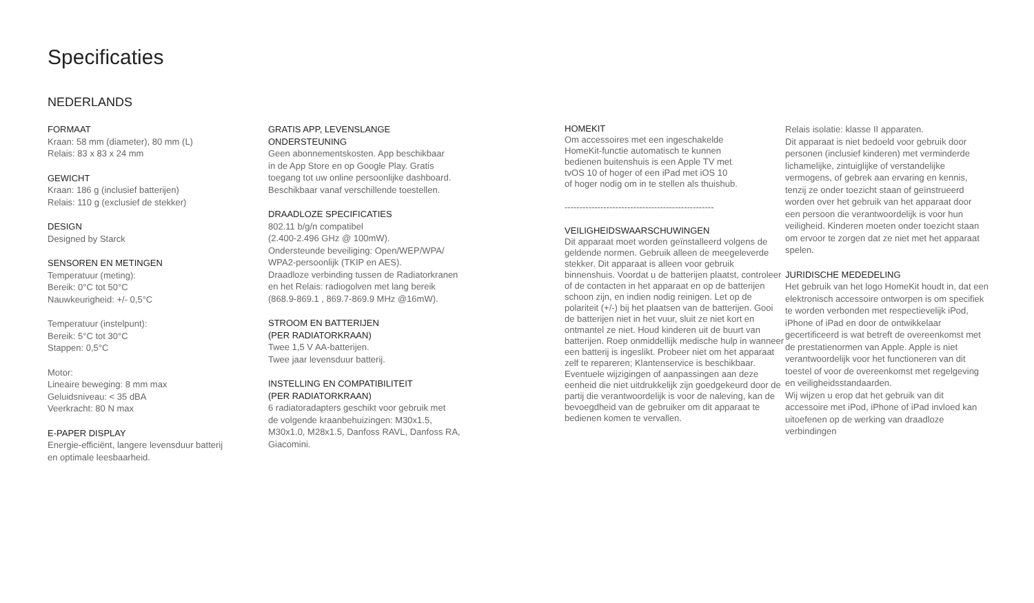Specificaties
NEDERLANDS
FORMAAT
Kraan: 58 mm (diameter), 80 mm (L)
Relais: 83 x 83 x 24 mm
GEWICHT
Kraan: 186 g (inclusief batterijen)
Relais: 110 g (exclusief de stekker)
DESIGN
Designed by Starck
SENSOREN EN METINGEN
Temperatuur (meting):
Bereik: 0°C tot 50°C
Nauwkeurigheid: +/- 0,5°C
Temperatuur (instelpunt):
Bereik: 5°C tot 30°C
Stappen: 0,5°C
Motor:
Lineaire beweging: 8 mm max
Geluidsniveau: < 35 dBA
Veerkracht: 80 N max
E-PAPER DISPLAY
Energie-efficiënt, langere levensduur batterij
en optimale leesbaarheid.
GRATIS APP, LEVENSLANGE
ONDERSTEUNING
Geen abonnementskosten. App beschikbaar
in de App Store en op Google Play. Gratis
toegang tot uw online persoonlijke dashboard.
Beschikbaar vanaf verschillende toestellen.
DRAADLOZE SPECIFICATIES
802.11 b/g/n compatibel
(2.400-2.496 GHz @ 100mW).
Ondersteunde beveiliging: Open/WEP/WPA/
WPA2-persoonlijk (TKIP en AES).
Draadloze verbinding tussen de Radiatorkranen
en het Relais: radiogolven met lang bereik
(868.9-869.1 , 869.7-869.9 MHz @16mW).
STROOM EN BATTERIJEN
(PER RADIATORKRAAN)
Twee 1,5 V AA-batterijen.
Twee jaar levensduur batterij.
INSTELLING EN COMPATIBILITEIT
(PER RADIATORKRAAN)
6 radiatoradapters geschikt voor gebruik met
de volgende kraanbehuizingen: M30x1.5,
M30x1.0, M28x1.5, Danfoss RAVL, Danfoss RA,
Giacomini.
HOMEKIT
Om accessoires met een ingeschakelde
HomeKit-functie automatisch te kunnen
bedienen buitenshuis is een Apple TV met
tvOS 10 of hoger of een iPad met iOS 10
of hoger nodig om in te stellen als thuishub.
--------------------------------------------------
VEILIGHEIDSWAARSCHUWINGEN
Dit apparaat moet worden geïnstalleerd volgens de geldende normen. Gebruik alleen de meegeleverde stekker. Dit apparaat is alleen voor gebruik binnenshuis. Voordat u de batterijen plaatst, controleer of de contacten in het apparaat en op de batterijen schoon zijn, en indien nodig reinigen. Let op de polariteit (+/-) bij het plaatsen van de batterijen. Gooi de batterijen niet in het vuur, sluit ze niet kort en ontmantel ze niet. Houd kinderen uit de buurt van batterijen. Roep onmiddellijk medische hulp in wanneer een batterij is ingeslikt. Probeer niet om het apparaat zelf te repareren; Klantenservice is beschikbaar. Eventuele wijzigingen of aanpassingen aan deze eenheid die niet uitdrukkelijk zijn goedgekeurd door de partij die verantwoordelijk is voor de naleving, kan de bevoegdheid van de gebruiker om dit apparaat te bedienen komen te vervallen.
Relais isolatie: klasse II apparaten.
Dit apparaat is niet bedoeld voor gebruik door personen (inclusief kinderen) met verminderde lichamelijke, zintuiglijke of verstandelijke vermogens, of gebrek aan ervaring en kennis, tenzij ze onder toezicht staan of geïnstrueerd worden over het gebruik van het apparaat door een persoon die verantwoordelijk is voor hun veiligheid. Kinderen moeten onder toezicht staan om ervoor te zorgen dat ze niet met het apparaat spelen.
JURIDISCHE MEDEDELING
Het gebruik van het logo HomeKit houdt in, dat een elektronisch accessoire ontworpen is om specifiek te worden verbonden met respectievelijk iPod, iPhone of iPad en door de ontwikkelaar gecertificeerd is wat betreft de overeenkomst met de prestatienormen van Apple. Apple is niet verantwoordelijk voor het functioneren van dit toestel of voor de overeenkomst met regelgeving en veiligheidsstandaarden.
Wij wijzen u erop dat het gebruik van dit accessoire met iPod, iPhone of iPad invloed kan uitoefenen op de werking van draadloze verbindingen